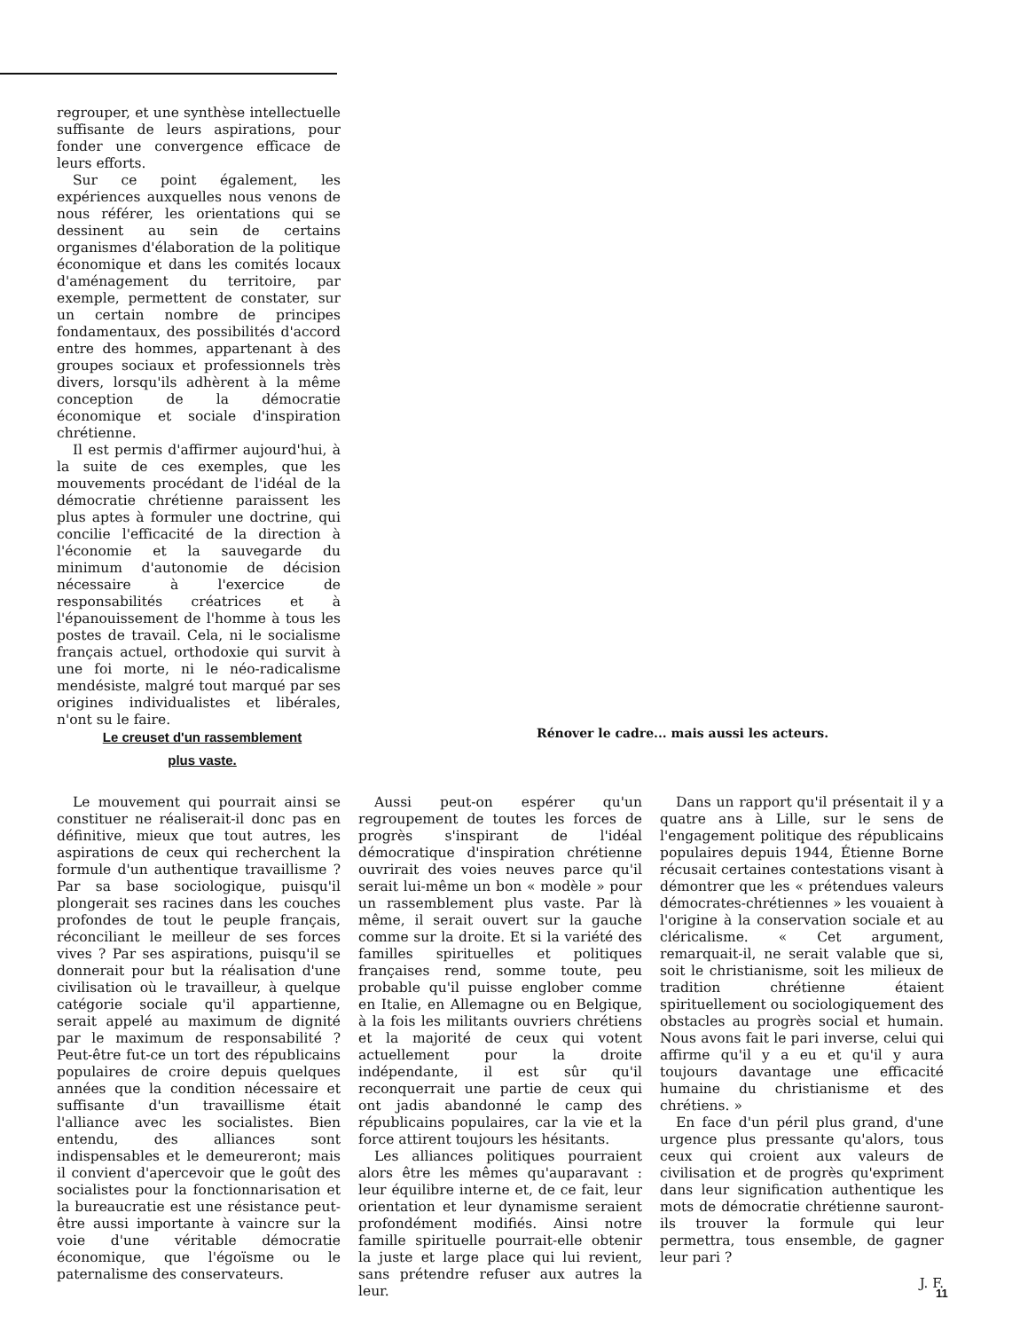regrouper, et une synthèse intellectuelle suffisante de leurs aspirations, pour fonder une convergence efficace de leurs efforts.
Sur ce point également, les expériences auxquelles nous venons de nous référer, les orientations qui se dessinent au sein de certains organismes d'élaboration de la politique économique et dans les comités locaux d'aménagement du territoire, par exemple, permettent de constater, sur un certain nombre de principes fondamentaux, des possibilités d'accord entre des hommes, appartenant à des groupes sociaux et professionnels très divers, lorsqu'ils adhèrent à la même conception de la démocratie économique et sociale d'inspiration chrétienne.
Il est permis d'affirmer aujourd'hui, à la suite de ces exemples, que les mouvements procédant de l'idéal de la démocratie chrétienne paraissent les plus aptes à formuler une doctrine, qui concilie l'efficacité de la direction à l'économie et la sauvegarde du minimum d'autonomie de décision nécessaire à l'exercice de responsabilités créatrices et à l'épanouissement de l'homme à tous les postes de travail. Cela, ni le socialisme français actuel, orthodoxie qui survit à une foi morte, ni le néo-radicalisme mendésiste, malgré tout marqué par ses origines individualistes et libérales, n'ont su le faire.
Le creuset d'un rassemblement
plus vaste.
Rénover le cadre... mais aussi les acteurs.
Le mouvement qui pourrait ainsi se constituer ne réaliserait-il donc pas en définitive, mieux que tout autres, les aspirations de ceux qui recherchent la formule d'un authentique travaillisme ? Par sa base sociologique, puisqu'il plongerait ses racines dans les couches profondes de tout le peuple français, réconciliant le meilleur de ses forces vives ? Par ses aspirations, puisqu'il se donnerait pour but la réalisation d'une civilisation où le travailleur, à quelque catégorie sociale qu'il appartienne, serait appelé au maximum de dignité par le maximum de responsabilité ? Peut-être fut-ce un tort des républicains populaires de croire depuis quelques années que la condition nécessaire et suffisante d'un travaillisme était l'alliance avec les socialistes. Bien entendu, des alliances sont indispensables et le demeureront; mais il convient d'apercevoir que le goût des socialistes pour la fonctionnarisation et la bureaucratie est une résistance peut-être aussi importante à vaincre sur la voie d'une véritable démocratie économique, que l'égoïsme ou le paternalisme des conservateurs.
Aussi peut-on espérer qu'un regroupement de toutes les forces de progrès s'inspirant de l'idéal démocratique d'inspiration chrétienne ouvrirait des voies neuves parce qu'il serait lui-même un bon « modèle » pour un rassemblement plus vaste. Par là même, il serait ouvert sur la gauche comme sur la droite. Et si la variété des familles spirituelles et politiques françaises rend, somme toute, peu probable qu'il puisse englober comme en Italie, en Allemagne ou en Belgique, à la fois les militants ouvriers chrétiens et la majorité de ceux qui votent actuellement pour la droite indépendante, il est sûr qu'il reconquerrait une partie de ceux qui ont jadis abandonné le camp des républicains populaires, car la vie et la force attirent toujours les hésitants.
Les alliances politiques pourraient alors être les mêmes qu'auparavant : leur équilibre interne et, de ce fait, leur orientation et leur dynamisme seraient profondément modifiés. Ainsi notre famille spirituelle pourrait-elle obtenir la juste et large place qui lui revient, sans prétendre refuser aux autres la leur.
Dans un rapport qu'il présentait il y a quatre ans à Lille, sur le sens de l'engagement politique des républicains populaires depuis 1944, Étienne Borne récusait certaines contestations visant à démontrer que les « prétendues valeurs démocrates-chrétiennes » les vouaient à l'origine à la conservation sociale et au cléricalisme. « Cet argument, remarquait-il, ne serait valable que si, soit le christianisme, soit les milieux de tradition chrétienne étaient spirituellement ou sociologiquement des obstacles au progrès social et humain. Nous avons fait le pari inverse, celui qui affirme qu'il y a eu et qu'il y aura toujours davantage une efficacité humaine du christianisme et des chrétiens. »
En face d'un péril plus grand, d'une urgence plus pressante qu'alors, tous ceux qui croient aux valeurs de civilisation et de progrès qu'expriment dans leur signification authentique les mots de démocratie chrétienne sauront-ils trouver la formule qui leur permettra, tous ensemble, de gagner leur pari ?
J. F.
11